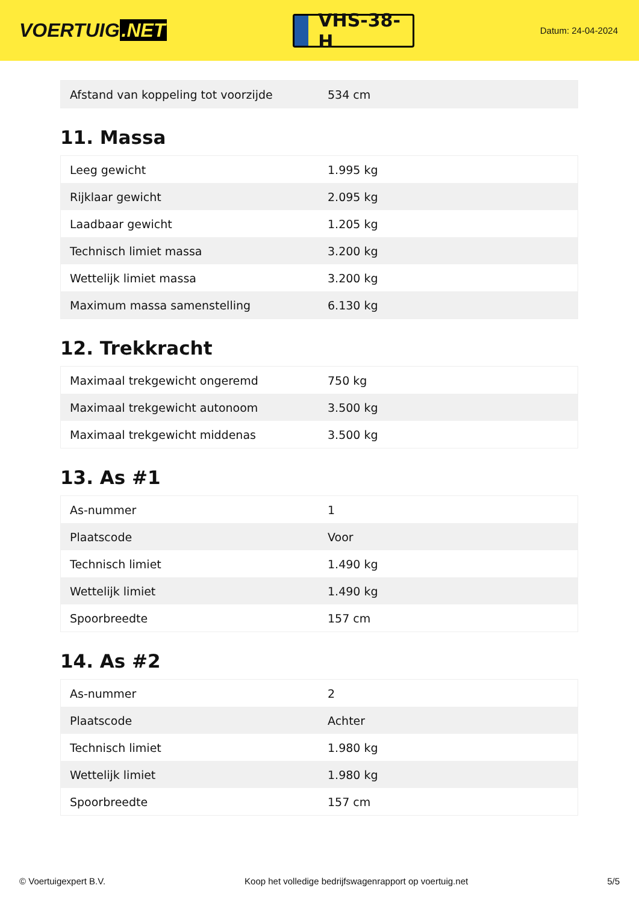VOERTUIG.NET
VHS-38-H
Datum: 24-04-2024
| Afstand van koppeling tot voorzijde | 534 cm |
11. Massa
| Leeg gewicht | 1.995 kg |
| Rijklaar gewicht | 2.095 kg |
| Laadbaar gewicht | 1.205 kg |
| Technisch limiet massa | 3.200 kg |
| Wettelijk limiet massa | 3.200 kg |
| Maximum massa samenstelling | 6.130 kg |
12. Trekkracht
| Maximaal trekgewicht ongeremd | 750 kg |
| Maximaal trekgewicht autonoom | 3.500 kg |
| Maximaal trekgewicht middenas | 3.500 kg |
13. As #1
| As-nummer | 1 |
| Plaatscode | Voor |
| Technisch limiet | 1.490 kg |
| Wettelijk limiet | 1.490 kg |
| Spoorbreedte | 157 cm |
14. As #2
| As-nummer | 2 |
| Plaatscode | Achter |
| Technisch limiet | 1.980 kg |
| Wettelijk limiet | 1.980 kg |
| Spoorbreedte | 157 cm |
© Voertuigexpert B.V. Koop het volledige bedrijfswagenrapport op voertuig.net 5/5